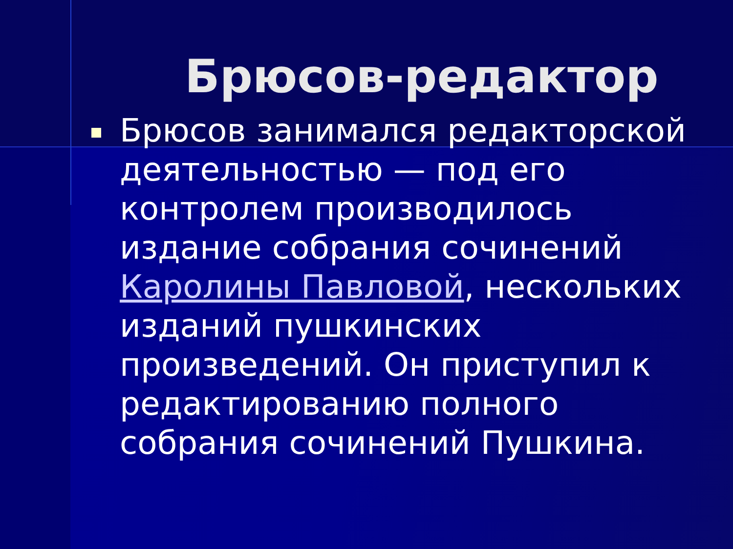Брюсов-редактор
Брюсов занимался редакторской деятельностью — под его контролем производилось издание собрания сочинений Каролины Павловой, нескольких изданий пушкинских произведений. Он приступил к редактированию полного собрания сочинений Пушкина.